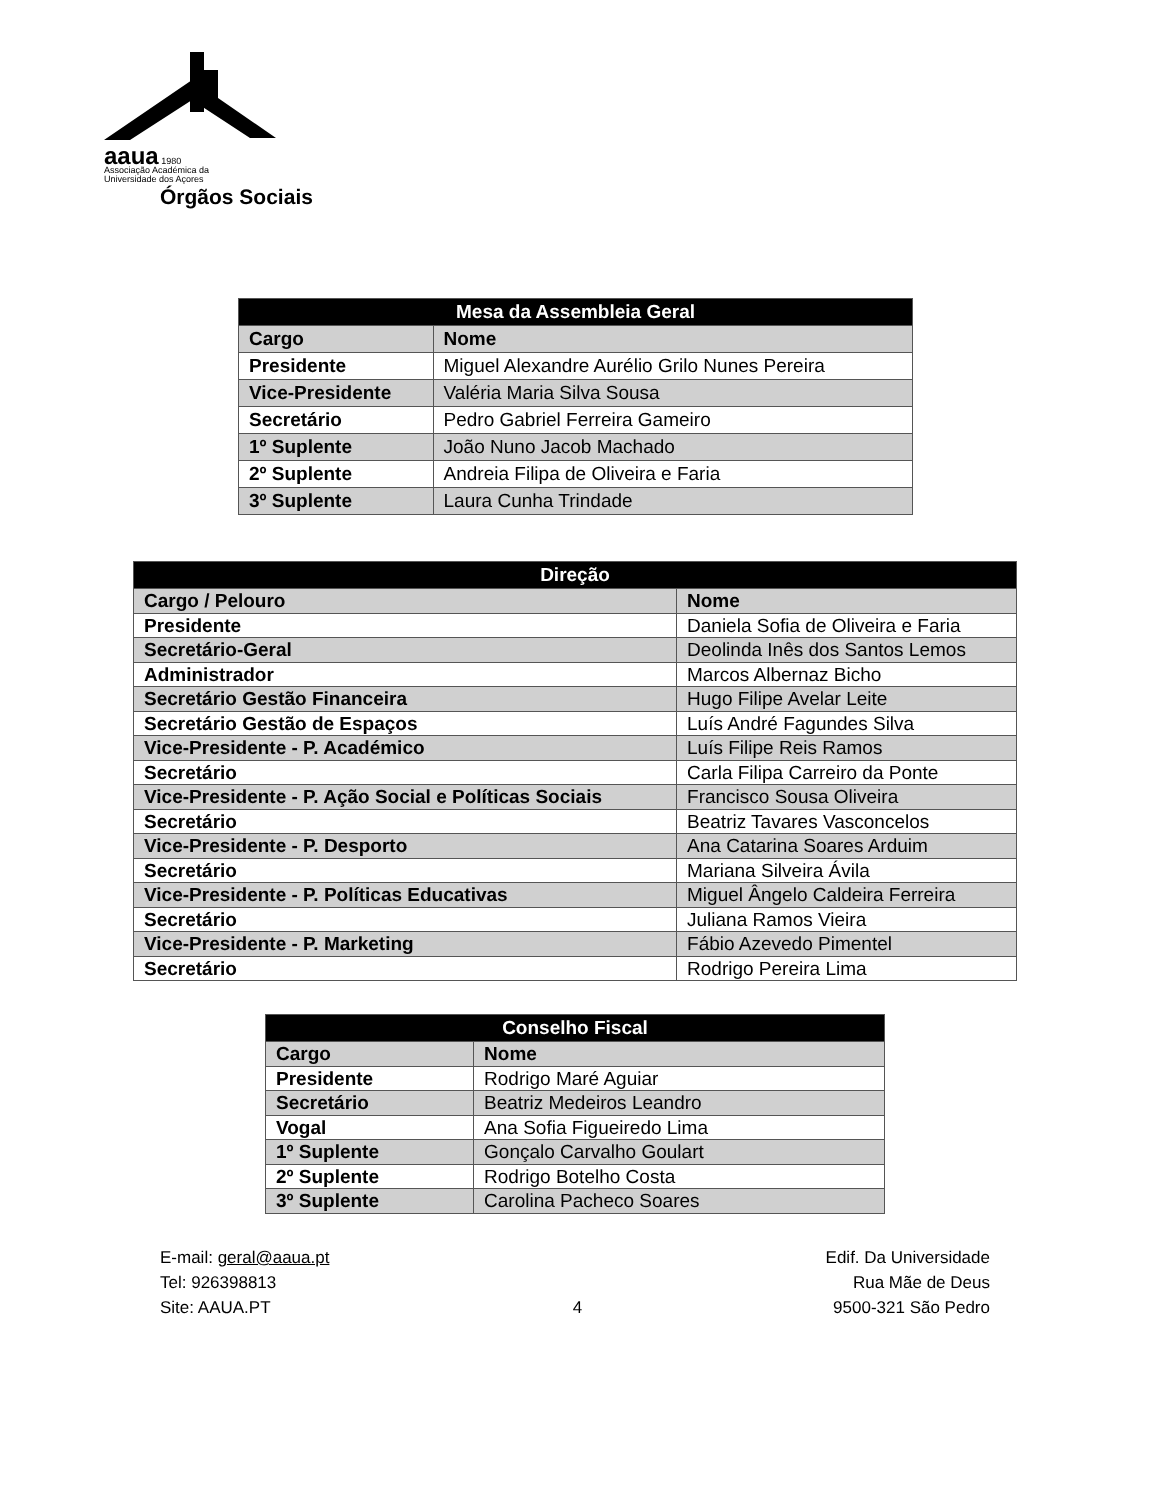aaua 1980
Associação Académica da
Universidade dos Açores
Órgãos Sociais
| Mesa da Assembleia Geral | |
| --- | --- |
| Cargo | Nome |
| Presidente | Miguel Alexandre Aurélio Grilo Nunes Pereira |
| Vice-Presidente | Valéria Maria Silva Sousa |
| Secretário | Pedro Gabriel Ferreira Gameiro |
| 1º Suplente | João Nuno Jacob Machado |
| 2º Suplente | Andreia Filipa de Oliveira e Faria |
| 3º Suplente | Laura Cunha Trindade |
| Direção | |
| --- | --- |
| Cargo / Pelouro | Nome |
| Presidente | Daniela Sofia de Oliveira e Faria |
| Secretário-Geral | Deolinda Inês dos Santos Lemos |
| Administrador | Marcos Albernaz Bicho |
| Secretário Gestão Financeira | Hugo Filipe Avelar Leite |
| Secretário Gestão de Espaços | Luís André Fagundes Silva |
| Vice-Presidente - P. Académico | Luís Filipe Reis Ramos |
| Secretário | Carla Filipa Carreiro da Ponte |
| Vice-Presidente - P. Ação Social e Políticas Sociais | Francisco Sousa Oliveira |
| Secretário | Beatriz Tavares Vasconcelos |
| Vice-Presidente - P. Desporto | Ana Catarina Soares Arduim |
| Secretário | Mariana Silveira Ávila |
| Vice-Presidente - P. Políticas Educativas | Miguel Ângelo Caldeira Ferreira |
| Secretário | Juliana Ramos Vieira |
| Vice-Presidente - P. Marketing | Fábio Azevedo Pimentel |
| Secretário | Rodrigo Pereira Lima |
| Conselho Fiscal | |
| --- | --- |
| Cargo | Nome |
| Presidente | Rodrigo Maré Aguiar |
| Secretário | Beatriz Medeiros Leandro |
| Vogal | Ana Sofia Figueiredo Lima |
| 1º Suplente | Gonçalo Carvalho Goulart |
| 2º Suplente | Rodrigo Botelho Costa |
| 3º Suplente | Carolina Pacheco Soares |
E-mail: geral@aaua.pt
Tel: 926398813
Site: AAUA.PT
4 Edif. Da Universidade
Rua Mãe de Deus
9500-321 São Pedro